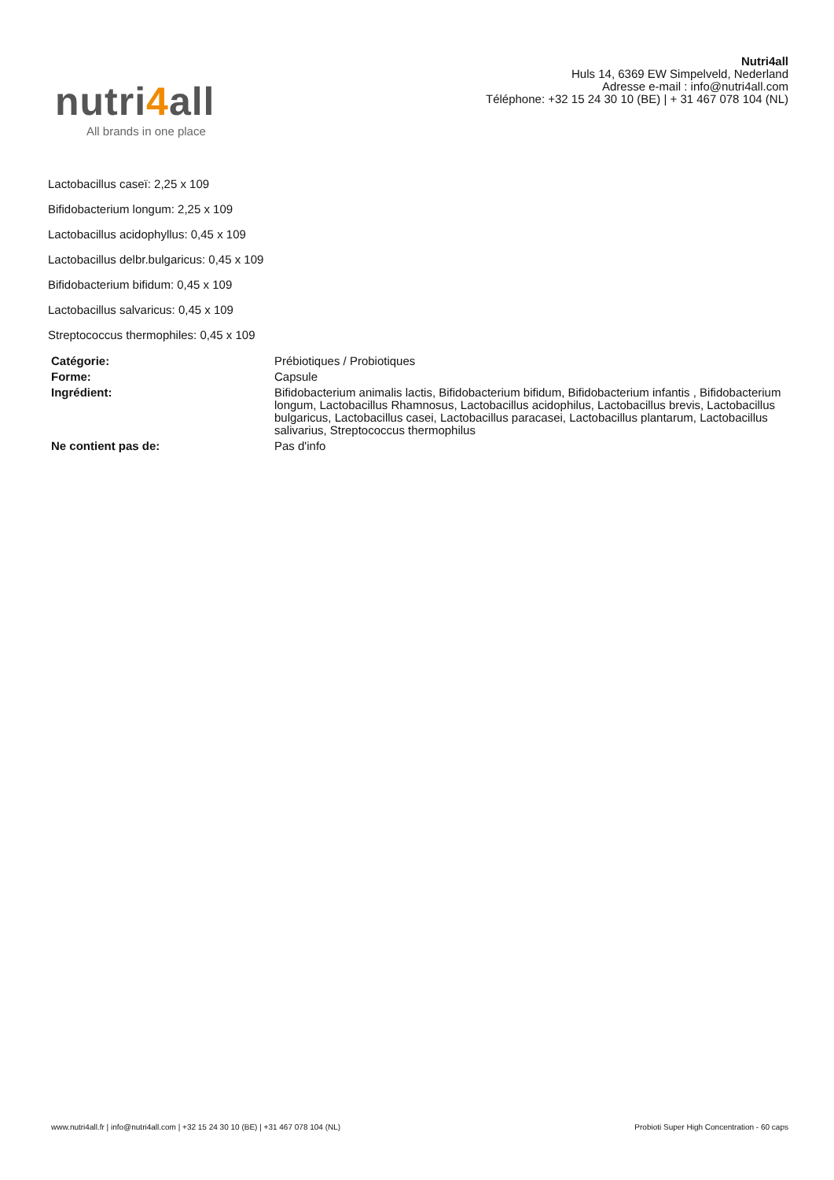nutri4all
All brands in one place
Nutri4all
Huls 14, 6369 EW Simpelveld, Nederland
Adresse e-mail : info@nutri4all.com
Téléphone: +32 15 24 30 10 (BE) | + 31 467 078 104 (NL)
Lactobacillus caseï: 2,25 x 109
Bifidobacterium longum: 2,25 x 109
Lactobacillus acidophyllus: 0,45 x 109
Lactobacillus delbr.bulgaricus: 0,45 x 109
Bifidobacterium bifidum: 0,45 x 109
Lactobacillus salvaricus: 0,45 x 109
Streptococcus thermophiles: 0,45 x 109
| Catégorie: | Prébiotiques / Probiotiques |
| Forme: | Capsule |
| Ingrédient: | Bifidobacterium animalis lactis, Bifidobacterium bifidum, Bifidobacterium infantis , Bifidobacterium longum, Lactobacillus Rhamnosus, Lactobacillus acidophilus, Lactobacillus brevis, Lactobacillus bulgaricus, Lactobacillus casei, Lactobacillus paracasei, Lactobacillus plantarum, Lactobacillus salivarius, Streptococcus thermophilus |
| Ne contient pas de: | Pas d'info |
www.nutri4all.fr | info@nutri4all.com | +32 15 24 30 10 (BE) | +31 467 078 104 (NL) Probioti Super High Concentration - 60 caps